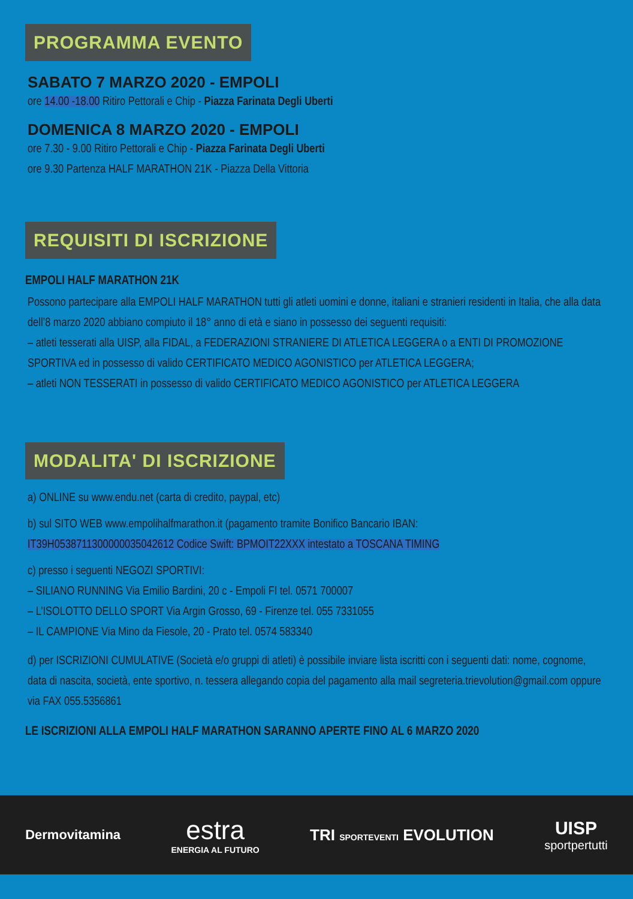PROGRAMMA EVENTO
SABATO 7 MARZO 2020 - EMPOLI
ore 14.00 -18.00 Ritiro Pettorali e Chip - Piazza Farinata Degli Uberti
DOMENICA 8 MARZO 2020 - EMPOLI
ore 7.30 - 9.00 Ritiro Pettorali e Chip - Piazza Farinata Degli Uberti
ore 9.30 Partenza HALF MARATHON 21K - Piazza Della Vittoria
REQUISITI DI ISCRIZIONE
EMPOLI HALF MARATHON 21K
Possono partecipare alla EMPOLI HALF MARATHON tutti gli atleti uomini e donne, italiani e stranieri residenti in Italia, che alla data dell’8 marzo 2020 abbiano compiuto il 18° anno di età e siano in possesso dei seguenti requisiti:
– atleti tesserati alla UISP, alla FIDAL, a FEDERAZIONI STRANIERE DI ATLETICA LEGGERA o a ENTI DI PROMOZIONE SPORTIVA ed in possesso di valido CERTIFICATO MEDICO AGONISTICO per ATLETICA LEGGERA;
– atleti NON TESSERATI in possesso di valido CERTIFICATO MEDICO AGONISTICO per ATLETICA LEGGERA
MODALITA' DI ISCRIZIONE
a) ONLINE su www.endu.net (carta di credito, paypal, etc)
b) sul SITO WEB www.empolihalfmarathon.it (pagamento tramite Bonifico Bancario IBAN:
IT39H0538711300000035042612 Codice Swift: BPMOIT22XXX intestato a TOSCANA TIMING
c) presso i seguenti NEGOZI SPORTIVI:
– SILIANO RUNNING Via Emilio Bardini, 20 c - Empoli FI tel. 0571 700007
– L’ISOLOTTO DELLO SPORT Via Argin Grosso, 69 - Firenze tel. 055 7331055
– IL CAMPIONE Via Mino da Fiesole, 20 - Prato tel. 0574 583340
d) per ISCRIZIONI CUMULATIVE (Società e/o gruppi di atleti) è possibile inviare lista iscritti con i seguenti dati: nome, cognome, data di nascita, società, ente sportivo, n. tessera allegando copia del pagamento alla mail segreteria.trievolution@gmail.com oppure via FAX 055.5356861
LE ISCRIZIONI ALLA EMPOLI HALF MARATHON SARANNO APERTE FINO AL 6 MARZO 2020
Dermovitamina
estra
ENERGIA AL FUTURO
TRI SPORTEVENTI EVOLUTION
UISP
sportpertutti